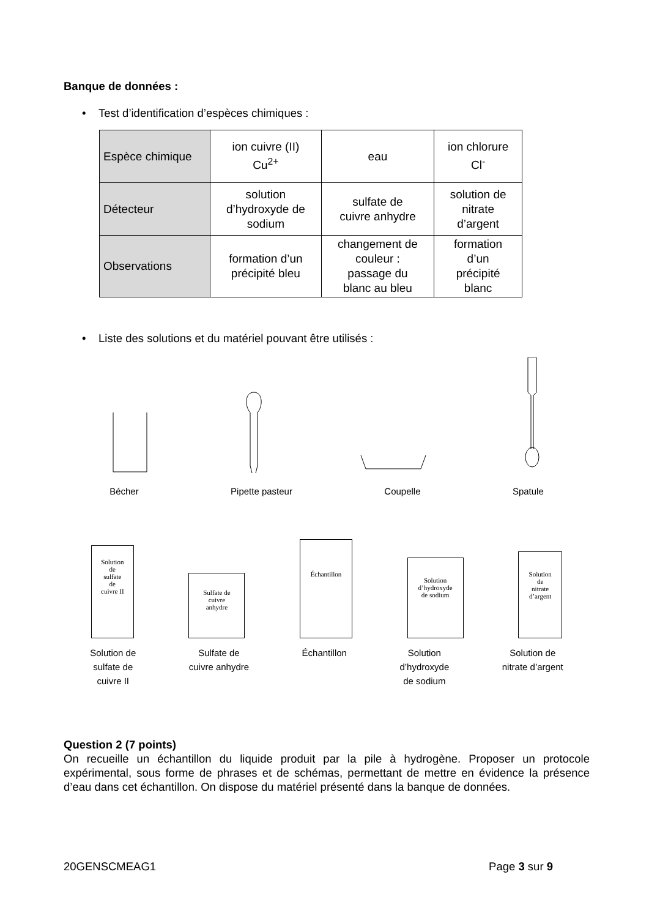Banque de données :
• Test d’identification d’espèces chimiques :
| Espèce chimique | ion cuivre (II) Cu<sup>2+</sup> | eau | ion chlorure Cl<sup>-</sup> |
| Détecteur | solution d’hydroxyde de sodium | sulfate de cuivre anhydre | solution de nitrate d’argent |
| Observations | formation d’un précipité bleu | changement de couleur : passage du blanc au bleu | formation d’un précipité blanc |
• Liste des solutions et du matériel pouvant être utilisés :
Bécher Pipette pasteur Coupelle Spatule
Solution
de
sulfate
de
cuivre II
Sulfate de
cuivre
anhydre
Échantillon
Solution
d’hydroxyde
de sodium
Solution
de
nitrate
d’argent
Solution de
sulfate de
cuivre II Sulfate de
cuivre anhydre Échantillon Solution
d’hydroxyde
de sodium Solution de
nitrate d’argent
Question 2 (7 points)
On recueille un échantillon du liquide produit par la pile à hydrogène. Proposer un protocole expérimental, sous forme de phrases et de schémas, permettant de mettre en évidence la présence d’eau dans cet échantillon. On dispose du matériel présenté dans la banque de données.
20GENSCMEAG1 Page 3 sur 9